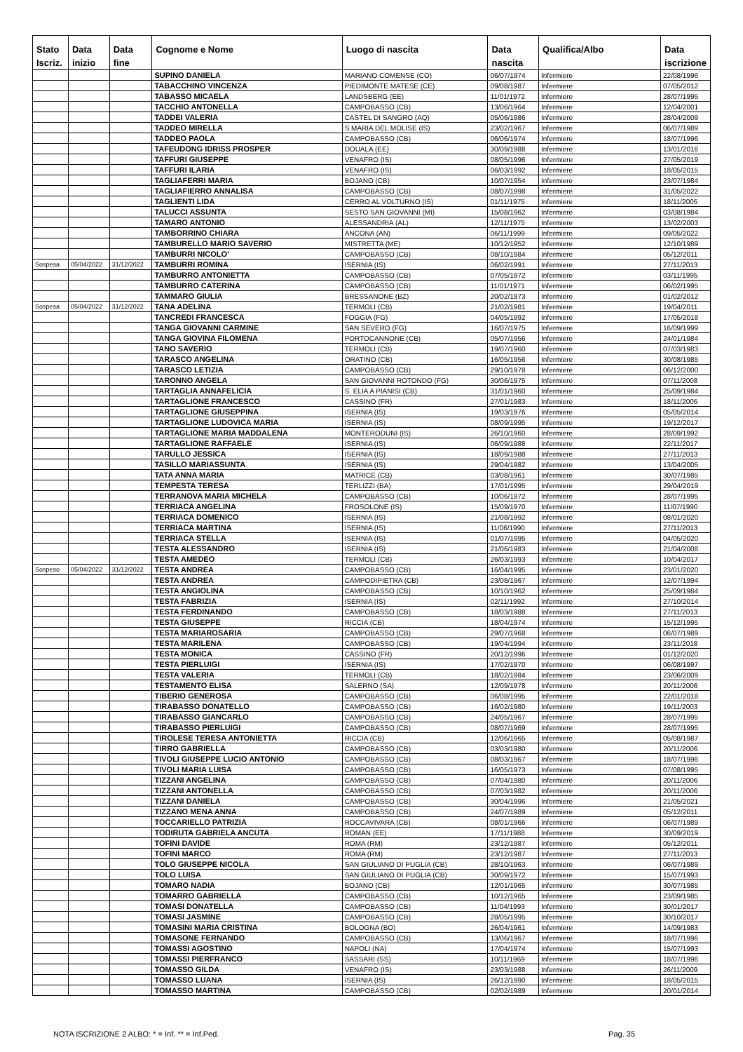| Stato | Data | Data | Cognome e Nome | Luogo di nascita | Data | Qualifica/Albo | Data |
| --- | --- | --- | --- | --- | --- | --- | --- |
| Iscriz. | inizio | fine | | | nascita | | iscrizione |
| | | | SUPINO DANIELA | MARIANO COMENSE (CO) | 06/07/1974 | Infermiere | 22/08/1996 |
| | | | TABACCHINO VINCENZA | PIEDIMONTE MATESE (CE) | 09/08/1987 | Infermiere | 07/05/2012 |
| | | | TABASSO MICAELA | LANDSBERG (EE) | 11/01/1972 | Infermiere | 28/07/1995 |
| | | | TACCHIO ANTONELLA | CAMPOBASSO (CB) | 13/06/1964 | Infermiere | 12/04/2001 |
| | | | TADDEI VALERIA | CASTEL DI SANGRO (AQ) | 05/06/1986 | Infermiere | 28/04/2009 |
| | | | TADDEO MIRELLA | S.MARIA DEL MOLISE (IS) | 23/02/1967 | Infermiere | 06/07/1989 |
| | | | TADDEO PAOLA | CAMPOBASSO (CB) | 06/06/1974 | Infermiere | 18/07/1996 |
| | | | TAFEUDONG IDRISS PROSPER | DOUALA (EE) | 30/09/1988 | Infermiere | 13/01/2016 |
| | | | TAFFURI GIUSEPPE | VENAFRO (IS) | 08/05/1996 | Infermiere | 27/05/2019 |
| | | | TAFFURI ILARIA | VENAFRO (IS) | 06/03/1992 | Infermiere | 18/05/2015 |
| | | | TAGLIAFERRI MARIA | BOJANO (CB) | 10/07/1954 | Infermiere | 23/07/1984 |
| | | | TAGLIAFIERRO ANNALISA | CAMPOBASSO (CB) | 08/07/1998 | Infermiere | 31/05/2022 |
| | | | TAGLIENTI LIDA | CERRO AL VOLTURNO (IS) | 01/11/1975 | Infermiere | 18/11/2005 |
| | | | TALUCCI ASSUNTA | SESTO SAN GIOVANNI (MI) | 15/08/1962 | Infermiere | 03/08/1984 |
| | | | TAMARO ANTONIO | ALESSANDRIA (AL) | 12/11/1975 | Infermiere | 13/02/2003 |
| | | | TAMBORRINO CHIARA | ANCONA (AN) | 06/11/1999 | Infermiere | 09/05/2022 |
| | | | TAMBURELLO MARIO SAVERIO | MISTRETTA (ME) | 10/12/1952 | Infermiere | 12/10/1989 |
| | | | TAMBURRI NICOLO' | CAMPOBASSO (CB) | 08/10/1984 | Infermiere | 05/12/2011 |
| Sospesa | 05/04/2022 | 31/12/2022 | TAMBURRI ROMINA | ISERNIA (IS) | 06/02/1991 | Infermiere | 27/11/2013 |
| | | | TAMBURRO ANTONIETTA | CAMPOBASSO (CB) | 07/05/1972 | Infermiere | 03/11/1995 |
| | | | TAMBURRO CATERINA | CAMPOBASSO (CB) | 11/01/1971 | Infermiere | 06/02/1995 |
| | | | TAMMARO GIULIA | BRESSANONE (BZ) | 20/02/1973 | Infermiere | 01/02/2012 |
| Sospesa | 05/04/2022 | 31/12/2022 | TANA ADELINA | TERMOLI (CB) | 21/02/1981 | Infermiere | 19/04/2011 |
| | | | TANCREDI FRANCESCA | FOGGIA (FG) | 04/05/1992 | Infermiere | 17/05/2018 |
| | | | TANGA GIOVANNI CARMINE | SAN SEVERO (FG) | 16/07/1975 | Infermiere | 16/09/1999 |
| | | | TANGA GIOVINA FILOMENA | PORTOCANNONE (CB) | 05/07/1956 | Infermiere | 24/01/1984 |
| | | | TANO SAVERIO | TERMOLI (CB) | 19/07/1960 | Infermiere | 07/03/1983 |
| | | | TARASCO ANGELINA | ORATINO (CB) | 16/05/1956 | Infermiere | 30/08/1985 |
| | | | TARASCO LETIZIA | CAMPOBASSO (CB) | 29/10/1978 | Infermiere | 06/12/2000 |
| | | | TARONNO ANGELA | SAN GIOVANNI ROTONDO (FG) | 30/06/1975 | Infermiere | 07/11/2008 |
| | | | TARTAGLIA ANNAFELICIA | S. ELIA A PIANISI (CB) | 31/01/1960 | Infermiere | 25/09/1984 |
| | | | TARTAGLIONE FRANCESCO | CASSINO (FR) | 27/01/1983 | Infermiere | 18/11/2005 |
| | | | TARTAGLIONE GIUSEPPINA | ISERNIA (IS) | 19/03/1976 | Infermiere | 05/05/2014 |
| | | | TARTAGLIONE LUDOVICA MARIA | ISERNIA (IS) | 08/09/1995 | Infermiere | 19/12/2017 |
| | | | TARTAGLIONE MARIA MADDALENA | MONTERODUNI (IS) | 26/10/1960 | Infermiere | 28/09/1992 |
| | | | TARTAGLIONE RAFFAELE | ISERNIA (IS) | 06/09/1988 | Infermiere | 22/11/2017 |
| | | | TARULLO JESSICA | ISERNIA (IS) | 18/09/1988 | Infermiere | 27/11/2013 |
| | | | TASILLO MARIASSUNTA | ISERNIA (IS) | 29/04/1982 | Infermiere | 13/04/2005 |
| | | | TATA ANNA MARIA | MATRICE (CB) | 03/08/1961 | Infermiere | 30/07/1985 |
| | | | TEMPESTA TERESA | TERLIZZI (BA) | 17/01/1995 | Infermiere | 29/04/2019 |
| | | | TERRANOVA MARIA MICHELA | CAMPOBASSO (CB) | 10/06/1972 | Infermiere | 28/07/1995 |
| | | | TERRIACA ANGELINA | FROSOLONE (IS) | 15/09/1970 | Infermiere | 11/07/1990 |
| | | | TERRIACA DOMENICO | ISERNIA (IS) | 21/08/1992 | Infermiere | 08/01/2020 |
| | | | TERRIACA MARTINA | ISERNIA (IS) | 11/06/1990 | Infermiere | 27/11/2013 |
| | | | TERRIACA STELLA | ISERNIA (IS) | 01/07/1995 | Infermiere | 04/05/2020 |
| | | | TESTA ALESSANDRO | ISERNIA (IS) | 21/06/1983 | Infermiere | 21/04/2008 |
| | | | TESTA AMEDEO | TERMOLI (CB) | 26/03/1993 | Infermiere | 10/04/2017 |
| Sospeso | 05/04/2022 | 31/12/2022 | TESTA ANDREA | CAMPOBASSO (CB) | 16/04/1995 | Infermiere | 23/01/2020 |
| | | | TESTA ANDREA | CAMPODIPIETRA (CB) | 23/08/1967 | Infermiere | 12/07/1994 |
| | | | TESTA ANGIOLINA | CAMPOBASSO (CB) | 10/10/1962 | Infermiere | 25/09/1984 |
| | | | TESTA FABRIZIA | ISERNIA (IS) | 02/11/1992 | Infermiere | 27/10/2014 |
| | | | TESTA FERDINANDO | CAMPOBASSO (CB) | 18/03/1988 | Infermiere | 27/11/2013 |
| | | | TESTA GIUSEPPE | RICCIA (CB) | 18/04/1974 | Infermiere | 15/12/1995 |
| | | | TESTA MARIAROSARIA | CAMPOBASSO (CB) | 29/07/1968 | Infermiere | 06/07/1989 |
| | | | TESTA MARILENA | CAMPOBASSO (CB) | 19/04/1994 | Infermiere | 23/11/2018 |
| | | | TESTA MONICA | CASSINO (FR) | 20/12/1996 | Infermiere | 01/12/2020 |
| | | | TESTA PIERLUIGI | ISERNIA (IS) | 17/02/1970 | Infermiere | 06/08/1997 |
| | | | TESTA VALERIA | TERMOLI (CB) | 18/02/1984 | Infermiere | 23/06/2009 |
| | | | TESTAMENTO ELISA | SALERNO (SA) | 12/09/1978 | Infermiere | 20/11/2006 |
| | | | TIBERIO GENEROSA | CAMPOBASSO (CB) | 06/08/1995 | Infermiere | 22/01/2018 |
| | | | TIRABASSO DONATELLO | CAMPOBASSO (CB) | 16/02/1980 | Infermiere | 19/11/2003 |
| | | | TIRABASSO GIANCARLO | CAMPOBASSO (CB) | 24/05/1967 | Infermiere | 28/07/1995 |
| | | | TIRABASSO PIERLUIGI | CAMPOBASSO (CB) | 08/07/1969 | Infermiere | 28/07/1995 |
| | | | TIROLESE TERESA ANTONIETTA | RICCIA (CB) | 12/06/1965 | Infermiere | 05/08/1987 |
| | | | TIRRO GABRIELLA | CAMPOBASSO (CB) | 03/03/1980 | Infermiere | 20/11/2006 |
| | | | TIVOLI GIUSEPPE LUCIO ANTONIO | CAMPOBASSO (CB) | 08/03/1967 | Infermiere | 18/07/1996 |
| | | | TIVOLI MARIA LUISA | CAMPOBASSO (CB) | 16/05/1973 | Infermiere | 07/08/1995 |
| | | | TIZZANI ANGELINA | CAMPOBASSO (CB) | 07/04/1980 | Infermiere | 20/11/2006 |
| | | | TIZZANI ANTONELLA | CAMPOBASSO (CB) | 07/03/1982 | Infermiere | 20/11/2006 |
| | | | TIZZANI DANIELA | CAMPOBASSO (CB) | 30/04/1996 | Infermiere | 21/05/2021 |
| | | | TIZZANO MENA ANNA | CAMPOBASSO (CB) | 24/07/1989 | Infermiere | 05/12/2011 |
| | | | TOCCARIELLO PATRIZIA | ROCCAVIVARA (CB) | 08/01/1966 | Infermiere | 06/07/1989 |
| | | | TODIRUTA GABRIELA ANCUTA | ROMAN (EE) | 17/11/1988 | Infermiere | 30/09/2019 |
| | | | TOFINI DAVIDE | ROMA (RM) | 23/12/1987 | Infermiere | 05/12/2011 |
| | | | TOFINI MARCO | ROMA (RM) | 23/12/1987 | Infermiere | 27/11/2013 |
| | | | TOLO GIUSEPPE NICOLA | SAN GIULIANO DI PUGLIA (CB) | 28/10/1963 | Infermiere | 06/07/1989 |
| | | | TOLO LUISA | SAN GIULIANO DI PUGLIA (CB) | 30/09/1972 | Infermiere | 15/07/1993 |
| | | | TOMARO NADIA | BOJANO (CB) | 12/01/1965 | Infermiere | 30/07/1985 |
| | | | TOMARRO GABRIELLA | CAMPOBASSO (CB) | 10/12/1965 | Infermiere | 23/09/1985 |
| | | | TOMASI DONATELLA | CAMPOBASSO (CB) | 11/04/1993 | Infermiere | 30/01/2017 |
| | | | TOMASI JASMINE | CAMPOBASSO (CB) | 28/05/1995 | Infermiere | 30/10/2017 |
| | | | TOMASINI MARIA CRISTINA | BOLOGNA (BO) | 26/04/1961 | Infermiere | 14/09/1983 |
| | | | TOMASONE FERNANDO | CAMPOBASSO (CB) | 13/06/1967 | Infermiere | 18/07/1996 |
| | | | TOMASSI AGOSTINO | NAPOLI (NA) | 17/04/1974 | Infermiere | 15/07/1993 |
| | | | TOMASSI PIERFRANCO | SASSARI (SS) | 10/11/1969 | Infermiere | 18/07/1996 |
| | | | TOMASSO GILDA | VENAFRO (IS) | 23/03/1988 | Infermiere | 26/11/2009 |
| | | | TOMASSO LUANA | ISERNIA (IS) | 26/12/1990 | Infermiere | 18/05/2015 |
| | | | TOMASSO MARTINA | CAMPOBASSO (CB) | 02/02/1989 | Infermiere | 20/01/2014 |
NOTA ISCRIZIONE 2 ALBO: * = Inf. ** = Inf.Ped. Pag. 35